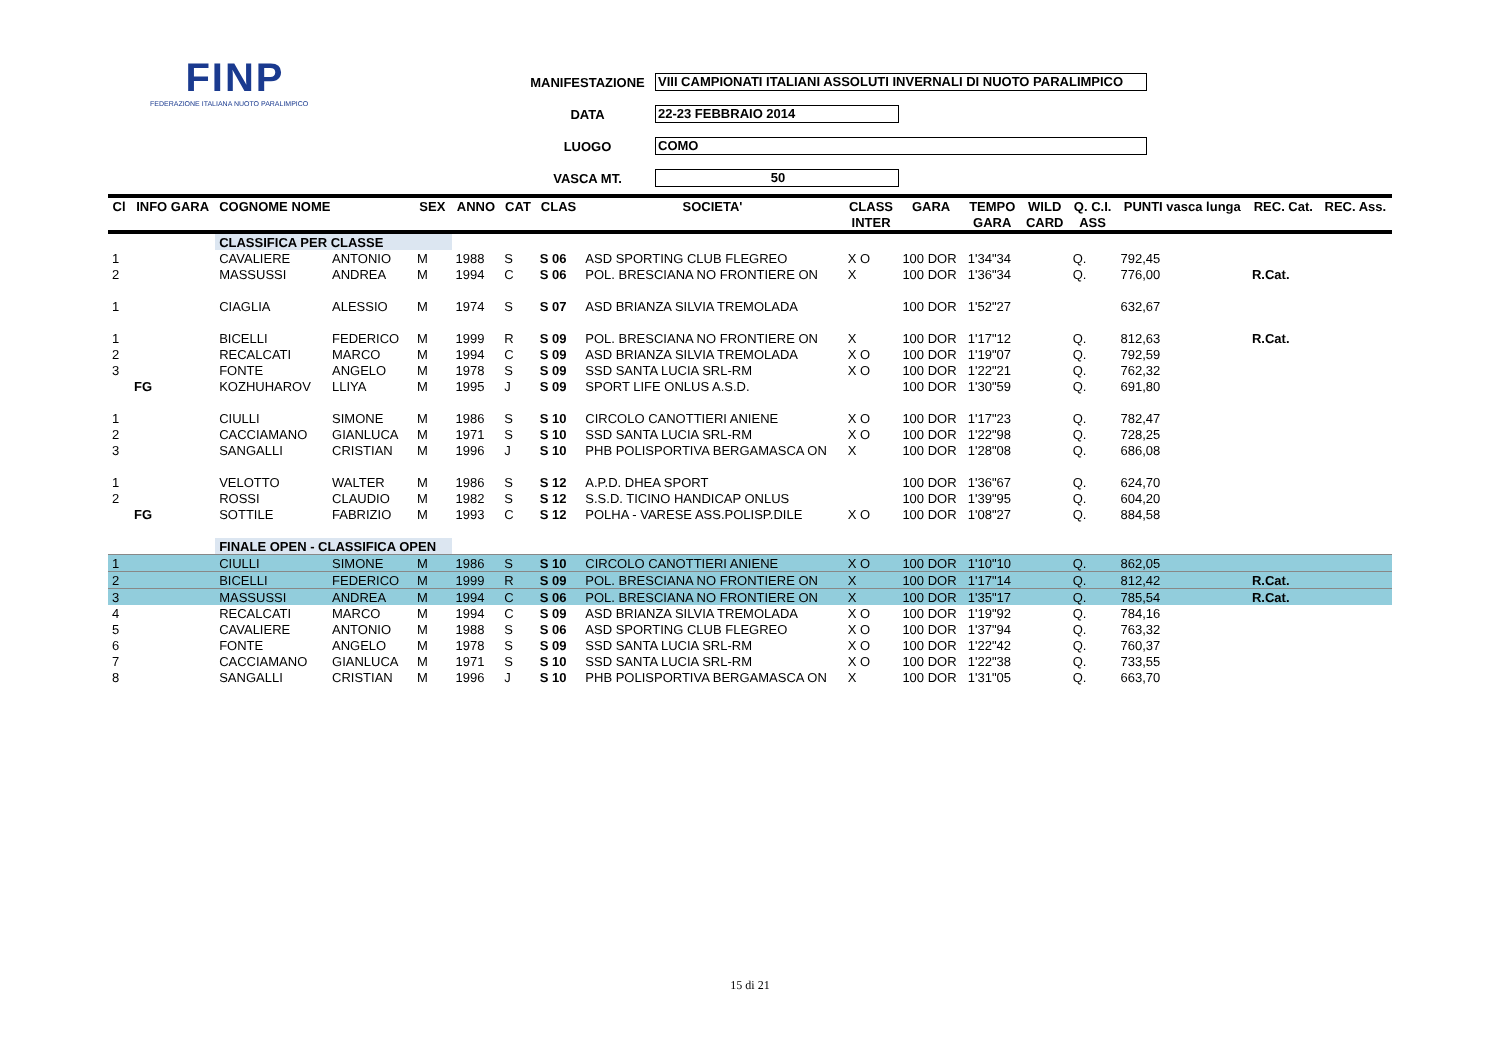FINP
FEDERAZIONE ITALIANA NUOTO PARALIMPICO
MANIFESTAZIONE VIII CAMPIONATI ITALIANI ASSOLUTI INVERNALI DI NUOTO PARALIMPICO
DATA 22-23 FEBBRAIO 2014
LUOGO COMO
VASCA MT. 50
| Cl | INFO GARA | COGNOME NOME | | SEX | ANNO | CAT | CLAS | SOCIETA' | CLASS | GARA | TEMPO | WILD | Q. C.I. | PUNTI vasca lunga | REC. Cat. | REC. Ass. |
| --- | --- | --- | --- | --- | --- | --- | --- | --- | --- | --- | --- | --- | --- | --- | --- | --- |
| | | | | | | | | | INTER | | GARA | CARD | ASS | | | |
| | | CLASSIFICA PER CLASSE | | | | | | | | | | | | | | |
| 1 | | CAVALIERE | ANTONIO | M | 1988 | S | S 06 | ASD SPORTING CLUB FLEGREO | X O | 100 DOR | 1'34"34 | | Q. | 792,45 | | |
| 2 | | MASSUSSI | ANDREA | M | 1994 | C | S 06 | POL. BRESCIANA NO FRONTIERE ON | X | 100 DOR | 1'36"34 | | Q. | 776,00 | R.Cat. | |
| 1 | | CIAGLIA | ALESSIO | M | 1974 | S | S 07 | ASD BRIANZA SILVIA TREMOLADA | | 100 DOR | 1'52"27 | | | 632,67 | | |
| 1 | | BICELLI | FEDERICO | M | 1999 | R | S 09 | POL. BRESCIANA NO FRONTIERE ON | X | 100 DOR | 1'17"12 | | Q. | 812,63 | R.Cat. | |
| 2 | | RECALCATI | MARCO | M | 1994 | C | S 09 | ASD BRIANZA SILVIA TREMOLADA | X O | 100 DOR | 1'19"07 | | Q. | 792,59 | | |
| 3 | | FONTE | ANGELO | M | 1978 | S | S 09 | SSD SANTA LUCIA SRL-RM | X O | 100 DOR | 1'22"21 | | Q. | 762,32 | | |
| | FG | KOZHUHAROV | LLIYA | M | 1995 | J | S 09 | SPORT LIFE ONLUS A.S.D. | | 100 DOR | 1'30"59 | | Q. | 691,80 | | |
| 1 | | CIULLI | SIMONE | M | 1986 | S | S 10 | CIRCOLO CANOTTIERI ANIENE | X O | 100 DOR | 1'17"23 | | Q. | 782,47 | | |
| 2 | | CACCIAMANO | GIANLUCA | M | 1971 | S | S 10 | SSD SANTA LUCIA SRL-RM | X O | 100 DOR | 1'22"98 | | Q. | 728,25 | | |
| 3 | | SANGALLI | CRISTIAN | M | 1996 | J | S 10 | PHB POLISPORTIVA BERGAMASCA ON | X | 100 DOR | 1'28"08 | | Q. | 686,08 | | |
| 1 | | VELOTTO | WALTER | M | 1986 | S | S 12 | A.P.D. DHEA SPORT | | 100 DOR | 1'36"67 | | Q. | 624,70 | | |
| 2 | | ROSSI | CLAUDIO | M | 1982 | S | S 12 | S.S.D. TICINO HANDICAP ONLUS | | 100 DOR | 1'39"95 | | Q. | 604,20 | | |
| | FG | SOTTILE | FABRIZIO | M | 1993 | C | S 12 | POLHA - VARESE ASS.POLISP.DILE | X O | 100 DOR | 1'08"27 | | Q. | 884,58 | | |
| | | FINALE OPEN - CLASSIFICA OPEN | | | | | | | | | | | | | | |
| 1 | | CIULLI | SIMONE | M | 1986 | S | S 10 | CIRCOLO CANOTTIERI ANIENE | X O | 100 DOR | 1'10"10 | | Q. | 862,05 | | |
| 2 | | BICELLI | FEDERICO | M | 1999 | R | S 09 | POL. BRESCIANA NO FRONTIERE ON | X | 100 DOR | 1'17"14 | | Q. | 812,42 | R.Cat. | |
| 3 | | MASSUSSI | ANDREA | M | 1994 | C | S 06 | POL. BRESCIANA NO FRONTIERE ON | X | 100 DOR | 1'35"17 | | Q. | 785,54 | R.Cat. | |
| 4 | | RECALCATI | MARCO | M | 1994 | C | S 09 | ASD BRIANZA SILVIA TREMOLADA | X O | 100 DOR | 1'19"92 | | Q. | 784,16 | | |
| 5 | | CAVALIERE | ANTONIO | M | 1988 | S | S 06 | ASD SPORTING CLUB FLEGREO | X O | 100 DOR | 1'37"94 | | Q. | 763,32 | | |
| 6 | | FONTE | ANGELO | M | 1978 | S | S 09 | SSD SANTA LUCIA SRL-RM | X O | 100 DOR | 1'22"42 | | Q. | 760,37 | | |
| 7 | | CACCIAMANO | GIANLUCA | M | 1971 | S | S 10 | SSD SANTA LUCIA SRL-RM | X O | 100 DOR | 1'22"38 | | Q. | 733,55 | | |
| 8 | | SANGALLI | CRISTIAN | M | 1996 | J | S 10 | PHB POLISPORTIVA BERGAMASCA ON | X | 100 DOR | 1'31"05 | | Q. | 663,70 | | |
15 di 21